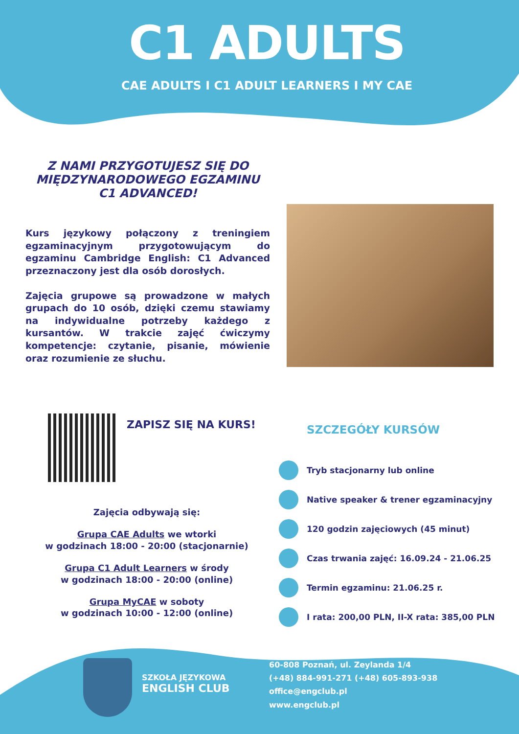C1 ADULTS
CAE ADULTS I C1 ADULT LEARNERS I MY CAE
Z NAMI PRZYGOTUJESZ SIĘ DO MIĘDZYNARODOWEGO EGZAMINU C1 ADVANCED!
Kurs językowy połączony z treningiem egzaminacyjnym przygotowującym do egzaminu Cambridge English: C1 Advanced przeznaczony jest dla osób dorosłych.
Zajęcia grupowe są prowadzone w małych grupach do 10 osób, dzięki czemu stawiamy na indywidualne potrzeby każdego z kursantów. W trakcie zajęć ćwiczymy kompetencje: czytanie, pisanie, mówienie oraz rozumienie ze słuchu.
ZAPISZ SIĘ NA KURS!
Zajęcia odbywają się:
Grupa CAE Adults we wtorki
w godzinach 18:00 - 20:00 (stacjonarnie)
Grupa C1 Adult Learners w środy
w godzinach 18:00 - 20:00 (online)
Grupa MyCAE w soboty
w godzinach 10:00 - 12:00 (online)
SZCZEGÓŁY KURSÓW
Tryb stacjonarny lub online
Native speaker & trener egzaminacyjny
120 godzin zajęciowych (45 minut)
Czas trwania zajęć: 16.09.24 - 21.06.25
Termin egzaminu: 21.06.25 r.
I rata: 200,00 PLN, II-X rata: 385,00 PLN
SZKOŁA JĘZYKOWA
ENGLISH CLUB
60-808 Poznań, ul. Zeylanda 1/4
(+48) 884-991-271 (+48) 605-893-938
office@engclub.pl
www.engclub.pl